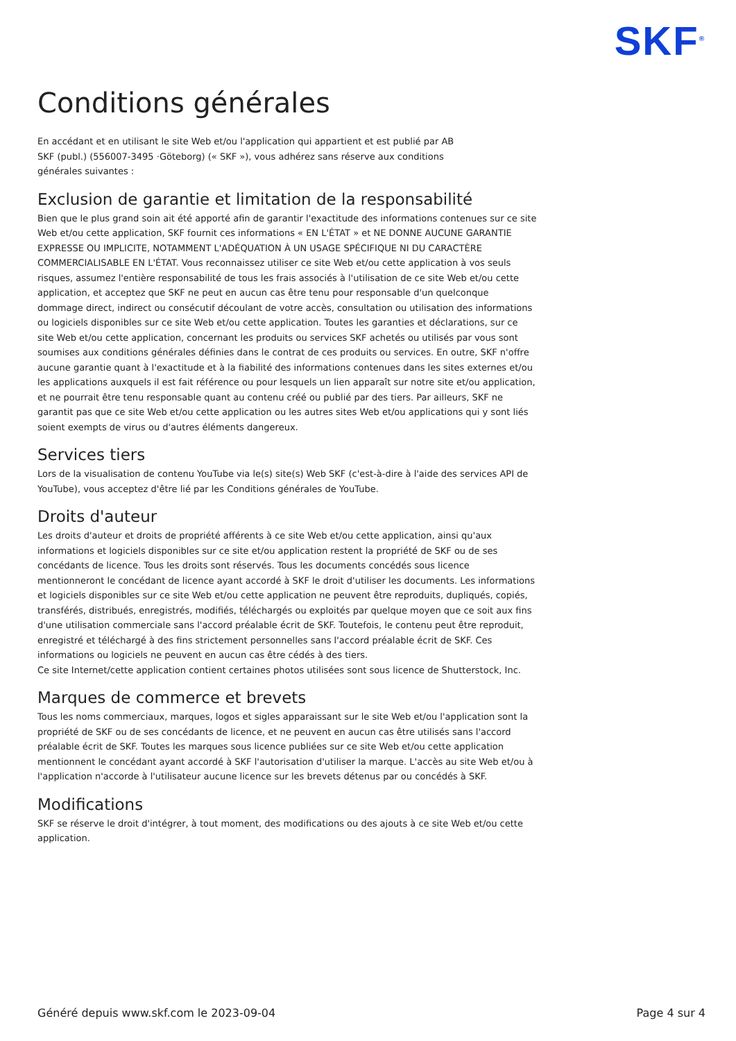SKF<sup>®</sup>
Conditions générales
En accédant et en utilisant le site Web et/ou l'application qui appartient et est publié par AB SKF (publ.) (556007-3495 ·Göteborg) (« SKF »), vous adhérez sans réserve aux conditions générales suivantes :
Exclusion de garantie et limitation de la responsabilité
Bien que le plus grand soin ait été apporté afin de garantir l'exactitude des informations contenues sur ce site Web et/ou cette application, SKF fournit ces informations « EN L'ÉTAT » et NE DONNE AUCUNE GARANTIE EXPRESSE OU IMPLICITE, NOTAMMENT L'ADÉQUATION À UN USAGE SPÉCIFIQUE NI DU CARACTÈRE COMMERCIALISABLE EN L'ÉTAT. Vous reconnaissez utiliser ce site Web et/ou cette application à vos seuls risques, assumez l'entière responsabilité de tous les frais associés à l'utilisation de ce site Web et/ou cette application, et acceptez que SKF ne peut en aucun cas être tenu pour responsable d'un quelconque dommage direct, indirect ou consécutif découlant de votre accès, consultation ou utilisation des informations ou logiciels disponibles sur ce site Web et/ou cette application. Toutes les garanties et déclarations, sur ce site Web et/ou cette application, concernant les produits ou services SKF achetés ou utilisés par vous sont soumises aux conditions générales définies dans le contrat de ces produits ou services. En outre, SKF n'offre aucune garantie quant à l'exactitude et à la fiabilité des informations contenues dans les sites externes et/ou les applications auxquels il est fait référence ou pour lesquels un lien apparaît sur notre site et/ou application, et ne pourrait être tenu responsable quant au contenu créé ou publié par des tiers. Par ailleurs, SKF ne garantit pas que ce site Web et/ou cette application ou les autres sites Web et/ou applications qui y sont liés soient exempts de virus ou d'autres éléments dangereux.
Services tiers
Lors de la visualisation de contenu YouTube via le(s) site(s) Web SKF (c'est-à-dire à l'aide des services API de YouTube), vous acceptez d'être lié par les Conditions générales de YouTube.
Droits d'auteur
Les droits d'auteur et droits de propriété afférents à ce site Web et/ou cette application, ainsi qu'aux informations et logiciels disponibles sur ce site et/ou application restent la propriété de SKF ou de ses concédants de licence. Tous les droits sont réservés. Tous les documents concédés sous licence mentionneront le concédant de licence ayant accordé à SKF le droit d'utiliser les documents. Les informations et logiciels disponibles sur ce site Web et/ou cette application ne peuvent être reproduits, dupliqués, copiés, transférés, distribués, enregistrés, modifiés, téléchargés ou exploités par quelque moyen que ce soit aux fins d'une utilisation commerciale sans l'accord préalable écrit de SKF. Toutefois, le contenu peut être reproduit, enregistré et téléchargé à des fins strictement personnelles sans l'accord préalable écrit de SKF. Ces informations ou logiciels ne peuvent en aucun cas être cédés à des tiers.
Ce site Internet/cette application contient certaines photos utilisées sont sous licence de Shutterstock, Inc.
Marques de commerce et brevets
Tous les noms commerciaux, marques, logos et sigles apparaissant sur le site Web et/ou l'application sont la propriété de SKF ou de ses concédants de licence, et ne peuvent en aucun cas être utilisés sans l'accord préalable écrit de SKF. Toutes les marques sous licence publiées sur ce site Web et/ou cette application mentionnent le concédant ayant accordé à SKF l'autorisation d'utiliser la marque. L'accès au site Web et/ou à l'application n'accorde à l'utilisateur aucune licence sur les brevets détenus par ou concédés à SKF.
Modifications
SKF se réserve le droit d'intégrer, à tout moment, des modifications ou des ajouts à ce site Web et/ou cette application.
Généré depuis www.skf.com le 2023-09-04 Page 4 sur 4